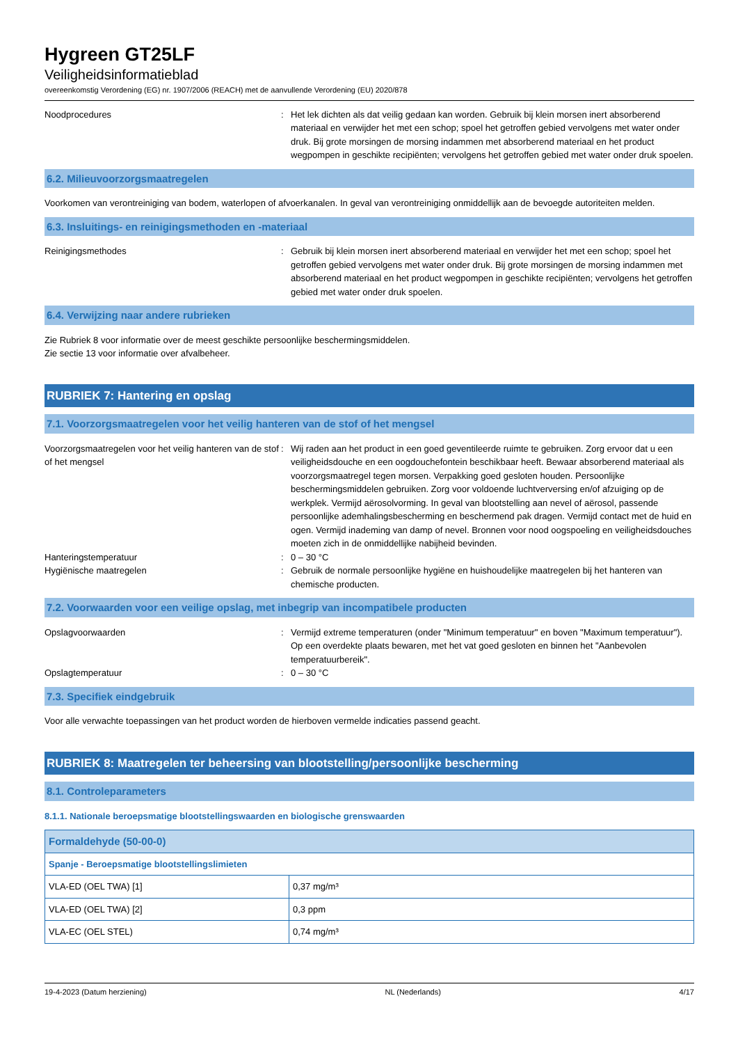Hygreen GT25LF
Veiligheidsinformatieblad
overeenkomstig Verordening (EG) nr. 1907/2006 (REACH) met de aanvullende Verordening (EU) 2020/878
Noodprocedures : Het lek dichten als dat veilig gedaan kan worden. Gebruik bij klein morsen inert absorberend materiaal en verwijder het met een schop; spoel het getroffen gebied vervolgens met water onder druk. Bij grote morsingen de morsing indammen met absorberend materiaal en het product wegpompen in geschikte recipiënten; vervolgens het getroffen gebied met water onder druk spoelen.
6.2. Milieuvoorzorgsmaatregelen
Voorkomen van verontreiniging van bodem, waterlopen of afvoerkanalen. In geval van verontreiniging onmiddellijk aan de bevoegde autoriteiten melden.
6.3. Insluitings- en reinigingsmethoden en -materiaal
Reinigingsmethodes : Gebruik bij klein morsen inert absorberend materiaal en verwijder het met een schop; spoel het getroffen gebied vervolgens met water onder druk. Bij grote morsingen de morsing indammen met absorberend materiaal en het product wegpompen in geschikte recipiënten; vervolgens het getroffen gebied met water onder druk spoelen.
6.4. Verwijzing naar andere rubrieken
Zie Rubriek 8 voor informatie over de meest geschikte persoonlijke beschermingsmiddelen.
Zie sectie 13 voor informatie over afvalbeheer.
RUBRIEK 7: Hantering en opslag
7.1. Voorzorgsmaatregelen voor het veilig hanteren van de stof of het mengsel
Voorzorgsmaatregelen voor het veilig hanteren van de stof of het mengsel
: Wij raden aan het product in een goed geventileerde ruimte te gebruiken. Zorg ervoor dat u een veiligheidsdouche en een oogdouchefontein beschikbaar heeft. Bewaar absorberend materiaal als voorzorgsmaatregel tegen morsen. Verpakking goed gesloten houden. Persoonlijke beschermingsmiddelen gebruiken. Zorg voor voldoende luchtverversing en/of afzuiging op de werkplek. Vermijd aërosolvorming. In geval van blootstelling aan nevel of aërosol, passende persoonlijke ademhalingsbescherming en beschermend pak dragen. Vermijd contact met de huid en ogen. Vermijd inademing van damp of nevel. Bronnen voor nood oogspoeling en veiligheidsdouches moeten zich in de onmiddellijke nabijheid bevinden.
Hanteringstemperatuur : 0 – 30 °C
Hygiënische maatregelen : Gebruik de normale persoonlijke hygiëne en huishoudelijke maatregelen bij het hanteren van chemische producten.
7.2. Voorwaarden voor een veilige opslag, met inbegrip van incompatibele producten
Opslagvoorwaarden : Vermijd extreme temperaturen (onder "Minimum temperatuur" en boven "Maximum temperatuur"). Op een overdekte plaats bewaren, met het vat goed gesloten en binnen het "Aanbevolen temperatuurbereik".
Opslagtemperatuur : 0 – 30 °C
7.3. Specifiek eindgebruik
Voor alle verwachte toepassingen van het product worden de hierboven vermelde indicaties passend geacht.
RUBRIEK 8: Maatregelen ter beheersing van blootstelling/persoonlijke bescherming
8.1. Controleparameters
8.1.1. Nationale beroepsmatige blootstellingswaarden en biologische grenswaarden
| Formaldehyde (50-00-0) | |
| --- | --- |
| Spanje - Beroepsmatige blootstellingslimieten | |
| VLA-ED (OEL TWA) [1] | 0,37 mg/m³ |
| VLA-ED (OEL TWA) [2] | 0,3 ppm |
| VLA-EC (OEL STEL) | 0,74 mg/m³ |
19-4-2023 (Datum herziening) NL (Nederlands) 4/17